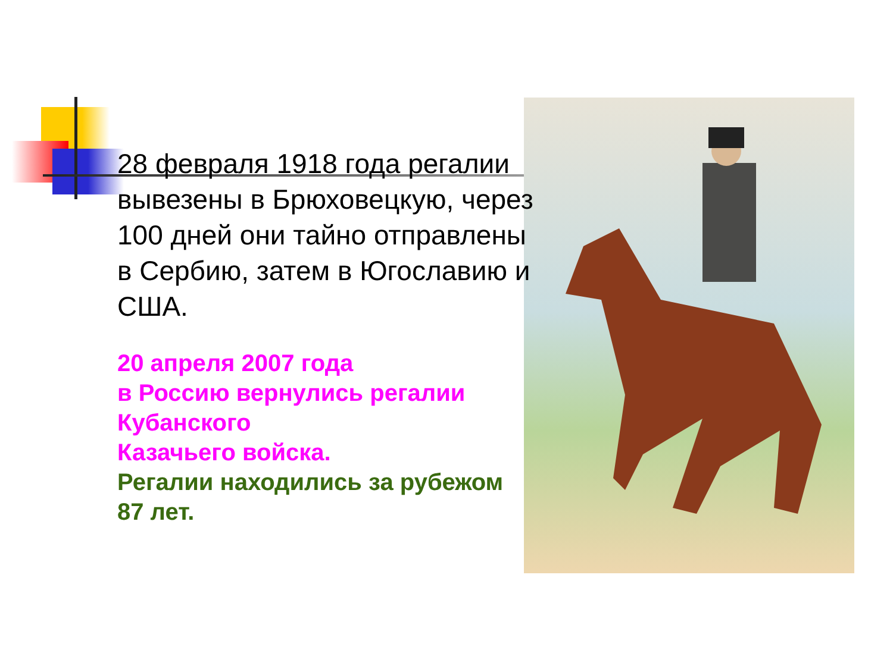28 февраля 1918 года регалии вывезены в Брюховецкую, через 100 дней они тайно отправлены в Сербию, затем в Югославию и США.
20 апреля 2007 года
в Россию вернулись регалии Кубанского
Казачьего войска.
Регалии находились за рубежом 87 лет.